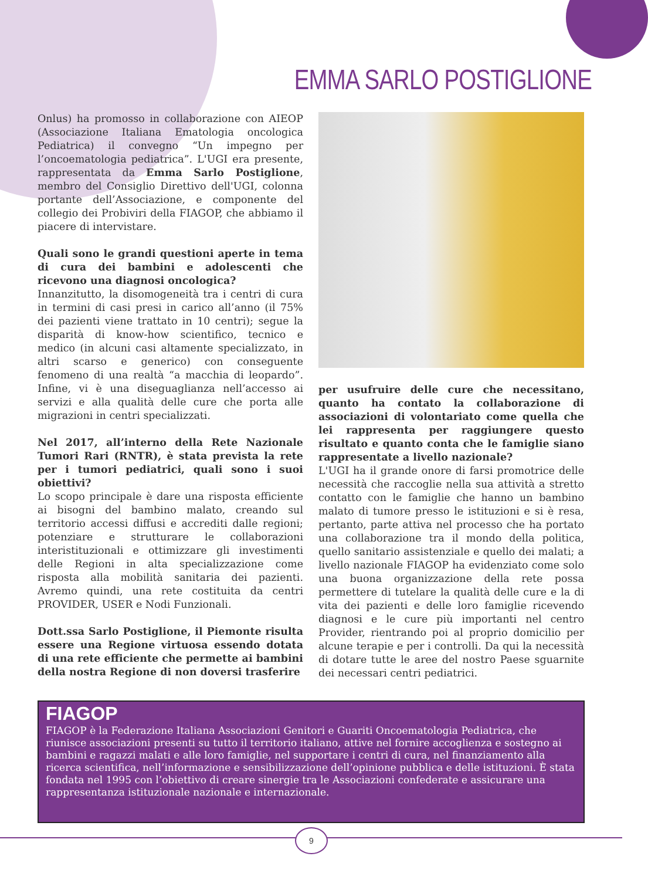EMMA SARLO POSTIGLIONE
Onlus) ha promosso in collaborazione con AIEOP (Associazione Italiana Ematologia oncologica Pediatrica) il convegno “Un impegno per l’oncoematologia pediatrica”. L'UGI era presente, rappresentata da Emma Sarlo Postiglione, membro del Consiglio Direttivo dell'UGI, colonna portante dell’Associazione, e componente del collegio dei Probiviri della FIAGOP, che abbiamo il piacere di intervistare.
Quali sono le grandi questioni aperte in tema di cura dei bambini e adolescenti che ricevono una diagnosi oncologica?
Innanzitutto, la disomogeneità tra i centri di cura in termini di casi presi in carico all’anno (il 75% dei pazienti viene trattato in 10 centri); segue la disparità di know-how scientifico, tecnico e medico (in alcuni casi altamente specializzato, in altri scarso e generico) con conseguente fenomeno di una realtà “a macchia di leopardo”. Infine, vi è una diseguaglianza nell’accesso ai servizi e alla qualità delle cure che porta alle migrazioni in centri specializzati.
Nel 2017, all’interno della Rete Nazionale Tumori Rari (RNTR), è stata prevista la rete per i tumori pediatrici, quali sono i suoi obiettivi?
Lo scopo principale è dare una risposta efficiente ai bisogni del bambino malato, creando sul territorio accessi diffusi e accrediti dalle regioni; potenziare e strutturare le collaborazioni interistituzionali e ottimizzare gli investimenti delle Regioni in alta specializzazione come risposta alla mobilità sanitaria dei pazienti. Avremo quindi, una rete costituita da centri PROVIDER, USER e Nodi Funzionali.
Dott.ssa Sarlo Postiglione, il Piemonte risulta essere una Regione virtuosa essendo dotata di una rete efficiente che permette ai bambini della nostra Regione di non doversi trasferire
per usufruire delle cure che necessitano, quanto ha contato la collaborazione di associazioni di volontariato come quella che lei rappresenta per raggiungere questo risultato e quanto conta che le famiglie siano rappresentate a livello nazionale?
L'UGI ha il grande onore di farsi promotrice delle necessità che raccoglie nella sua attività a stretto contatto con le famiglie che hanno un bambino malato di tumore presso le istituzioni e si è resa, pertanto, parte attiva nel processo che ha portato una collaborazione tra il mondo della politica, quello sanitario assistenziale e quello dei malati; a livello nazionale FIAGOP ha evidenziato come solo una buona organizzazione della rete possa permettere di tutelare la qualità delle cure e la di vita dei pazienti e delle loro famiglie ricevendo diagnosi e le cure più importanti nel centro Provider, rientrando poi al proprio domicilio per alcune terapie e per i controlli. Da qui la necessità di dotare tutte le aree del nostro Paese sguarnite dei necessari centri pediatrici.
FIAGOP
FIAGOP è la Federazione Italiana Associazioni Genitori e Guariti Oncoematologia Pediatrica, che riunisce associazioni presenti su tutto il territorio italiano, attive nel fornire accoglienza e sostegno ai bambini e ragazzi malati e alle loro famiglie, nel supportare i centri di cura, nel finanziamento alla ricerca scientifica, nell’informazione e sensibilizzazione dell’opinione pubblica e delle istituzioni. È stata fondata nel 1995 con l’obiettivo di creare sinergie tra le Associazioni confederate e assicurare una rappresentanza istituzionale nazionale e internazionale.
9